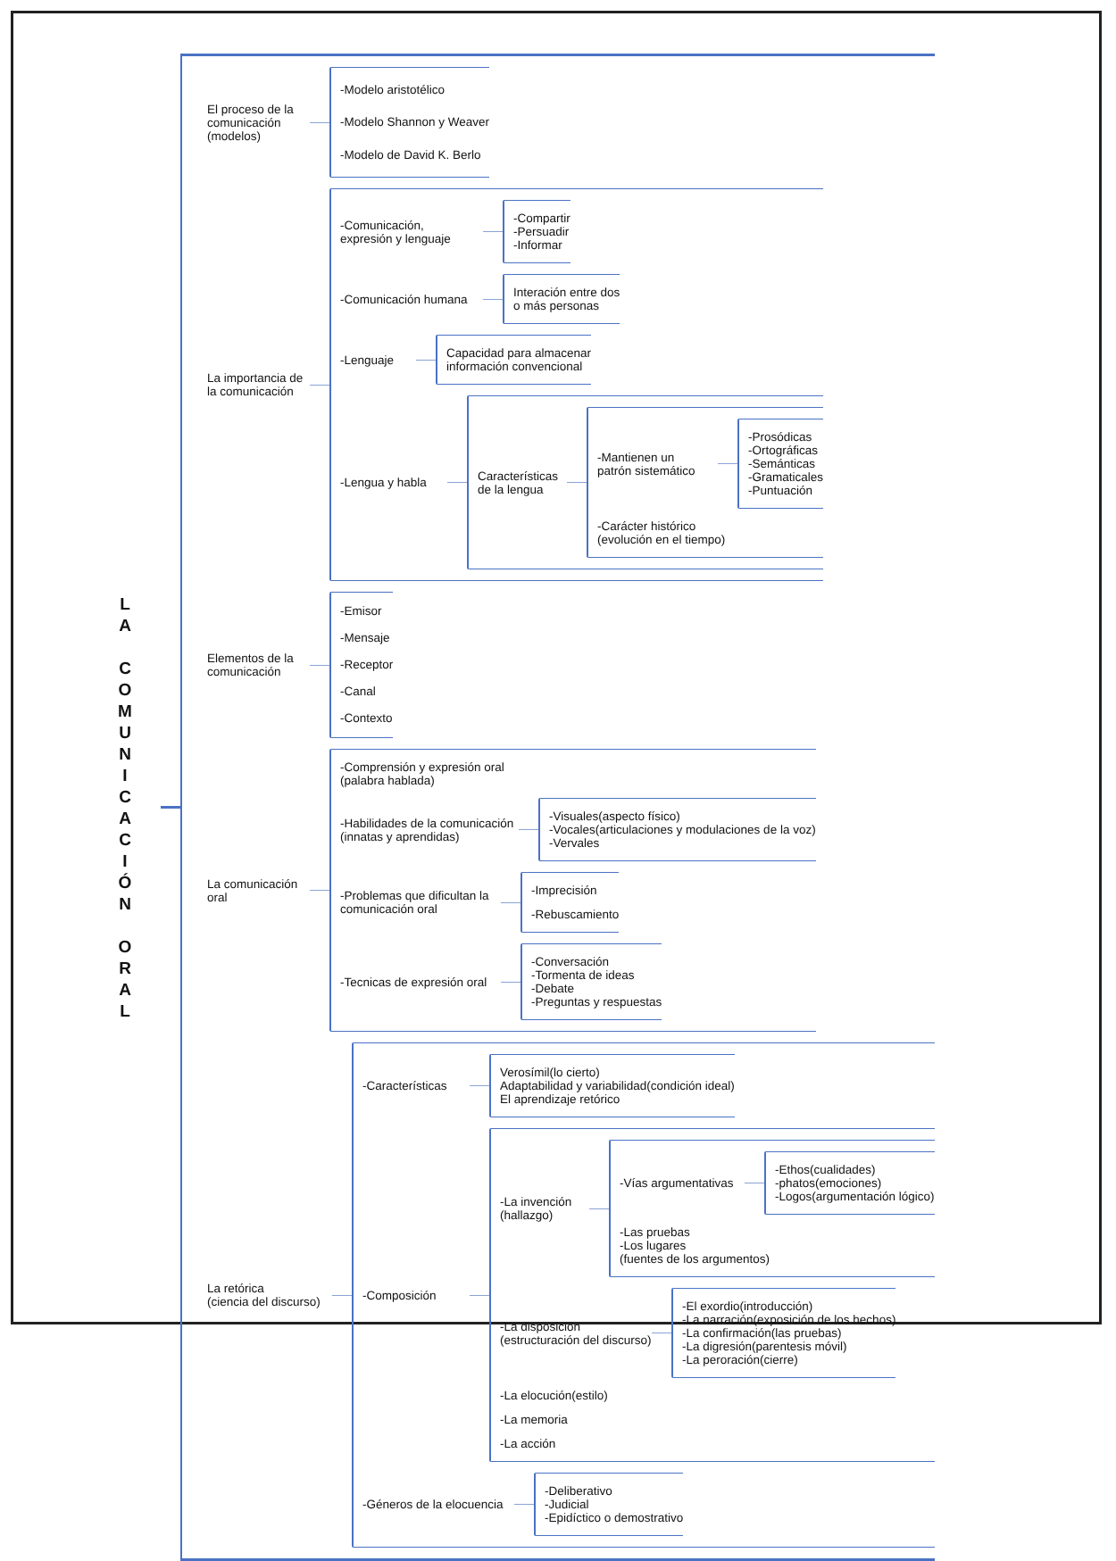L
A
C
O
M
U
N
I
C
A
C
I
Ó
N
O
R
A
L
El proceso de la
comunicación
(modelos)
-Modelo aristotélico
-Modelo Shannon y Weaver
-Modelo de David K. Berlo
La importancia de
la comunicación
-Comunicación,
expresión y lenguaje
-Compartir
-Persuadir
-Informar
-Comunicación humana
Interación entre dos
o más personas
-Lenguaje
Capacidad para almacenar
información convencional
-Lengua y habla
Características
de la lengua
-Mantienen un
patrón sistemático
-Prosódicas
-Ortográficas
-Semánticas
-Gramaticales
-Puntuación
-Carácter histórico
(evolución en el tiempo)
Elementos de la
comunicación
-Emisor
-Mensaje
-Receptor
-Canal
-Contexto
La comunicación
oral
-Comprensión y expresión oral
(palabra hablada)
-Habilidades de la comunicación
(innatas y aprendidas)
-Visuales(aspecto físico)
-Vocales(articulaciones y modulaciones de la voz)
-Vervales
-Problemas que dificultan la
comunicación oral
-Imprecisión
-Rebuscamiento
-Tecnicas de expresión oral
-Conversación
-Tormenta de ideas
-Debate
-Preguntas y respuestas
La retórica
(ciencia del discurso)
-Características
Verosímil(lo cierto)
Adaptabilidad y variabilidad(condición ideal)
El aprendizaje retórico
-Composición
-La invención
(hallazgo)
-Vías argumentativas
-Ethos(cualidades)
-phatos(emociones)
-Logos(argumentación lógico)
-Las pruebas
-Los lugares
(fuentes de los argumentos)
-La disposición
(estructuración del discurso)
-El exordio(introducción)
-La narración(exposición de los hechos)
-La confirmación(las pruebas)
-La digresión(parentesis móvil)
-La peroración(cierre)
-La elocución(estilo)
-La memoria
-La acción
-Géneros de la elocuencia
-Deliberativo
-Judicial
-Epidíctico o demostrativo